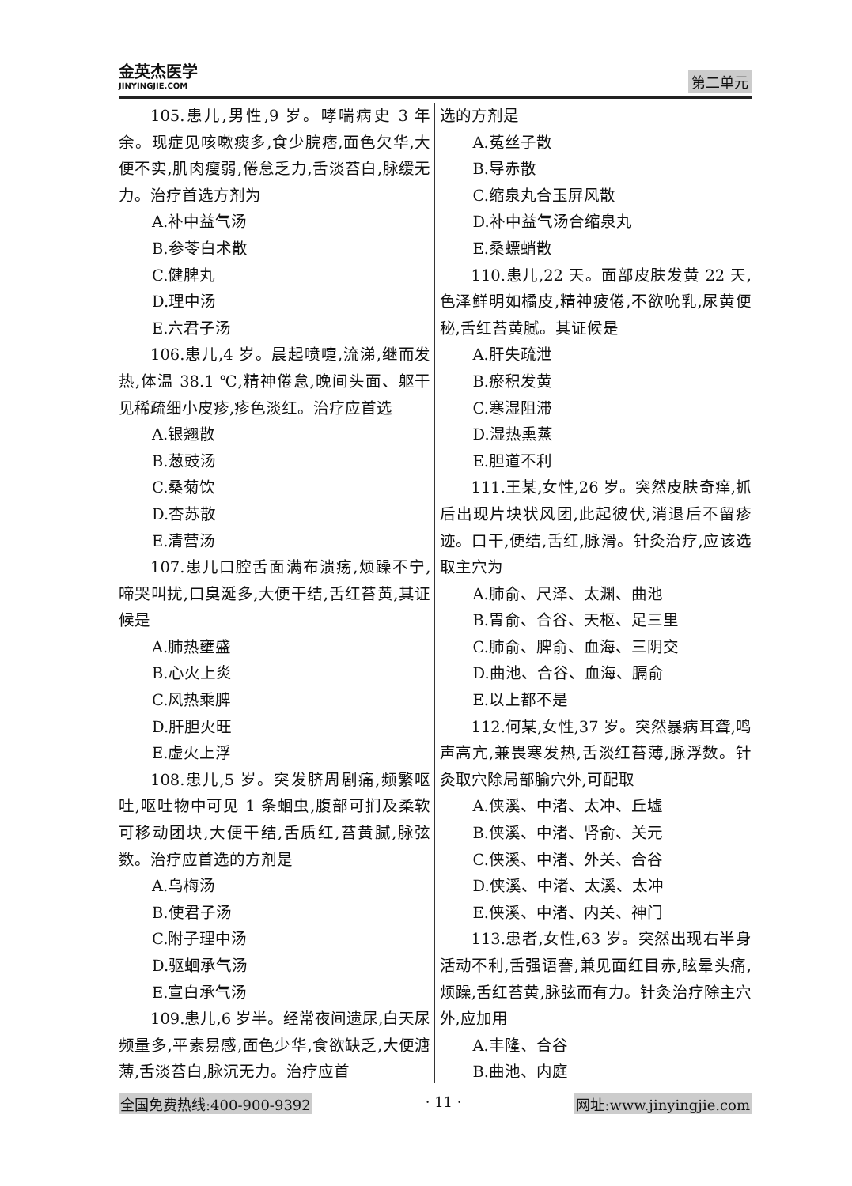金英杰医学
JINYINGJIE.COM
第二单元
105.患儿,男性,9 岁。哮喘病史 3 年余。现症见咳嗽痰多,食少脘痞,面色欠华,大便不实,肌肉瘦弱,倦怠乏力,舌淡苔白,脉缓无力。治疗首选方剂为
A.补中益气汤
B.参苓白术散
C.健脾丸
D.理中汤
E.六君子汤
106.患儿,4 岁。晨起喷嚏,流涕,继而发热,体温 38.1 ℃,精神倦怠,晚间头面、躯干见稀疏细小皮疹,疹色淡红。治疗应首选
A.银翘散
B.葱豉汤
C.桑菊饮
D.杏苏散
E.清营汤
107.患儿口腔舌面满布溃疡,烦躁不宁,啼哭叫扰,口臭涎多,大便干结,舌红苔黄,其证候是
A.肺热壅盛
B.心火上炎
C.风热乘脾
D.肝胆火旺
E.虚火上浮
108.患儿,5 岁。突发脐周剧痛,频繁呕吐,呕吐物中可见 1 条蛔虫,腹部可扪及柔软可移动团块,大便干结,舌质红,苔黄腻,脉弦数。治疗应首选的方剂是
A.乌梅汤
B.使君子汤
C.附子理中汤
D.驱蛔承气汤
E.宣白承气汤
109.患儿,6 岁半。经常夜间遗尿,白天尿频量多,平素易感,面色少华,食欲缺乏,大便溏薄,舌淡苔白,脉沉无力。治疗应首
选的方剂是
A.菟丝子散
B.导赤散
C.缩泉丸合玉屏风散
D.补中益气汤合缩泉丸
E.桑螵蛸散
110.患儿,22 天。面部皮肤发黄 22 天,色泽鲜明如橘皮,精神疲倦,不欲吮乳,尿黄便秘,舌红苔黄腻。其证候是
A.肝失疏泄
B.瘀积发黄
C.寒湿阻滞
D.湿热熏蒸
E.胆道不利
111.王某,女性,26 岁。突然皮肤奇痒,抓后出现片块状风团,此起彼伏,消退后不留疹迹。口干,便结,舌红,脉滑。针灸治疗,应该选取主穴为
A.肺俞、尺泽、太渊、曲池
B.胃俞、合谷、天枢、足三里
C.肺俞、脾俞、血海、三阴交
D.曲池、合谷、血海、膈俞
E.以上都不是
112.何某,女性,37 岁。突然暴病耳聋,鸣声高亢,兼畏寒发热,舌淡红苔薄,脉浮数。针灸取穴除局部腧穴外,可配取
A.侠溪、中渚、太冲、丘墟
B.侠溪、中渚、肾俞、关元
C.侠溪、中渚、外关、合谷
D.侠溪、中渚、太溪、太冲
E.侠溪、中渚、内关、神门
113.患者,女性,63 岁。突然出现右半身活动不利,舌强语謇,兼见面红目赤,眩晕头痛,烦躁,舌红苔黄,脉弦而有力。针灸治疗除主穴外,应加用
A.丰隆、合谷
B.曲池、内庭
全国免费热线:400-900-9392 · 11 · 网址:www.jinyingjie.com